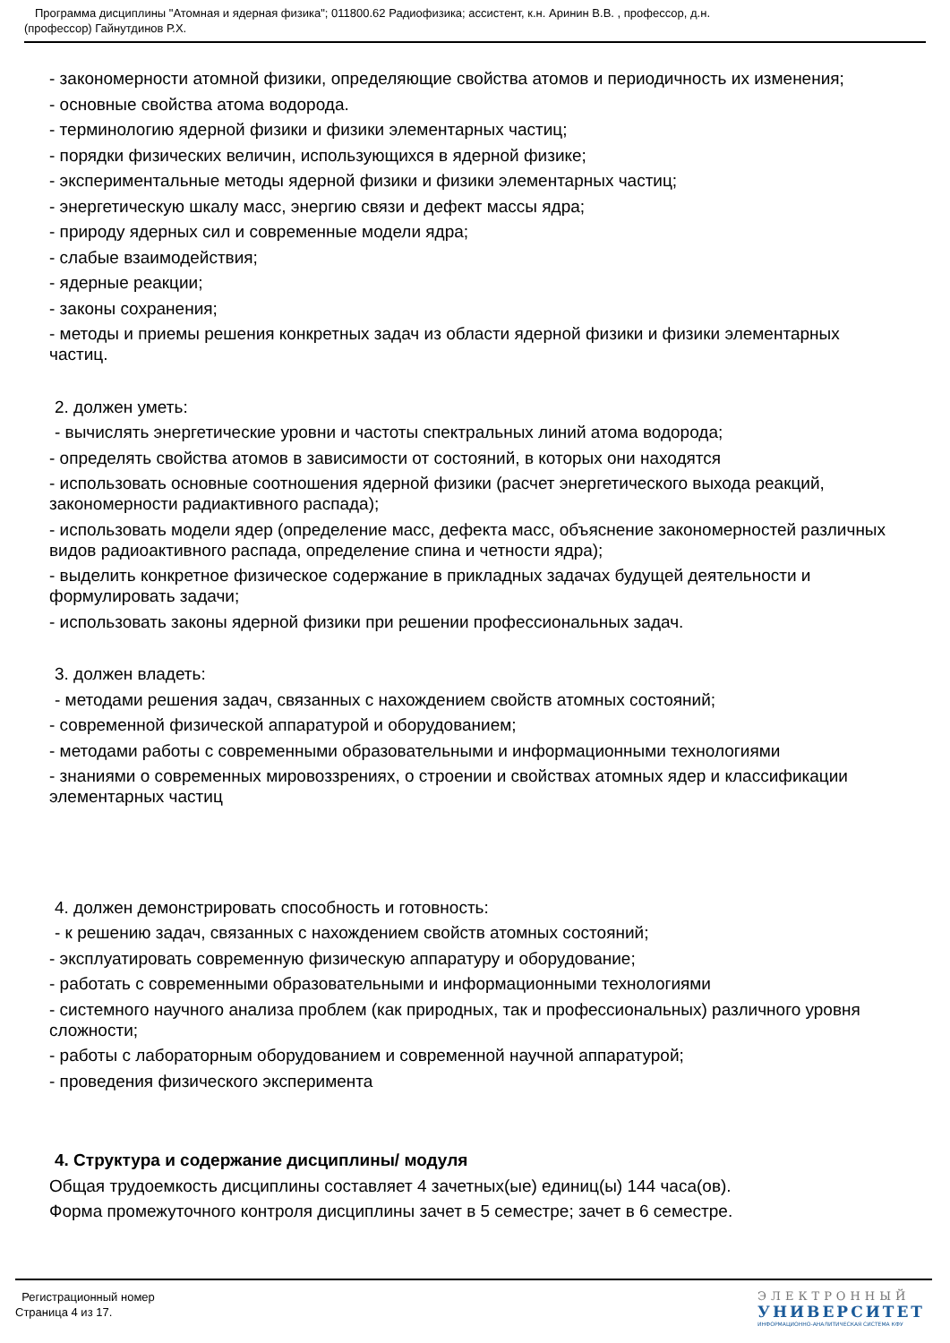Программа дисциплины "Атомная и ядерная физика"; 011800.62 Радиофизика; ассистент, к.н. Аринин В.В. , профессор, д.н.
(профессор) Гайнутдинов Р.Х.
- закономерности атомной физики, определяющие свойства атомов и периодичность их изменения;
- основные свойства атома водорода.
- терминологию ядерной физики и физики элементарных частиц;
- порядки физических величин, использующихся в ядерной физике;
- экспериментальные методы ядерной физики и физики элементарных частиц;
- энергетическую шкалу масс, энергию связи и дефект массы ядра;
- природу ядерных сил и современные модели ядра;
- слабые взаимодействия;
- ядерные реакции;
- законы сохранения;
- методы и приемы решения конкретных задач из области ядерной физики и физики элементарных частиц.
2. должен уметь:
- вычислять энергетические уровни и частоты спектральных линий атома водорода;
- определять свойства атомов в зависимости от состояний, в которых они находятся
- использовать основные соотношения ядерной физики (расчет энергетического выхода реакций, закономерности радиактивного распада);
- использовать модели ядер (определение масс, дефекта масс, объяснение закономерностей различных видов радиоактивного распада, определение спина и четности ядра);
- выделить конкретное физическое содержание в прикладных задачах будущей деятельности и формулировать задачи;
- использовать законы ядерной физики при решении профессиональных задач.
3. должен владеть:
- методами решения задач, связанных с нахождением свойств атомных состояний;
- современной физической аппаратурой и оборудованием;
- методами работы с современными образовательными и информационными технологиями
- знаниями о современных мировоззрениях, о строении и свойствах атомных ядер и классификации элементарных частиц
4. должен демонстрировать способность и готовность:
- к решению задач, связанных с нахождением свойств атомных состояний;
- эксплуатировать современную физическую аппаратуру и оборудование;
- работать с современными образовательными и информационными технологиями
- системного научного анализа проблем (как природных, так и профессиональных) различного уровня сложности;
- работы с лабораторным оборудованием и современной научной аппаратурой;
- проведения физического эксперимента
4. Структура и содержание дисциплины/ модуля
Общая трудоемкость дисциплины составляет 4 зачетных(ые) единиц(ы) 144 часа(ов).
Форма промежуточного контроля дисциплины зачет в 5 семестре; зачет в 6 семестре.
Регистрационный номер
Страница 4 из 17.
ЭЛЕКТРОННЫЙ
УНИВЕРСИТЕТ
ИНФОРМАЦИОННО-АНАЛИТИЧЕСКАЯ СИСТЕМА КФУ